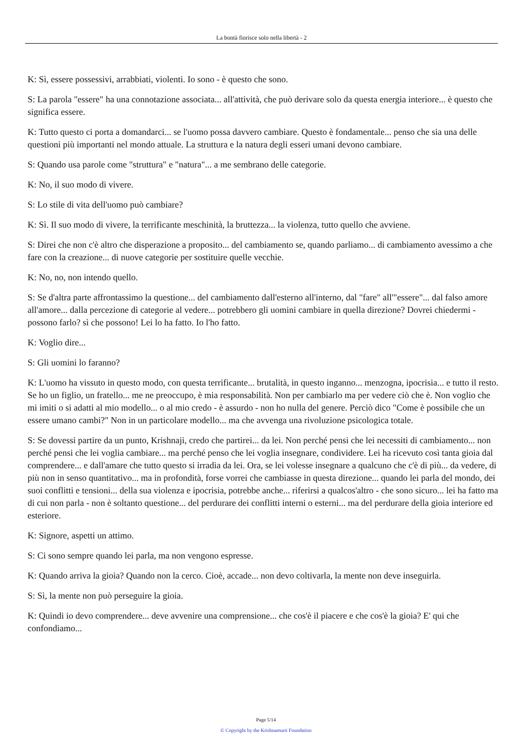La bontà fiorisce solo nella libertà - 2
K: Sì, essere possessivi, arrabbiati, violenti. Io sono - è questo che sono.
S: La parola "essere" ha una connotazione associata... all'attività, che può derivare solo da questa energia interiore... è questo che significa essere.
K: Tutto questo ci porta a domandarci... se l'uomo possa davvero cambiare. Questo è fondamentale... penso che sia una delle questioni più importanti nel mondo attuale. La struttura e la natura degli esseri umani devono cambiare.
S: Quando usa parole come "struttura" e "natura"... a me sembrano delle categorie.
K: No, il suo modo di vivere.
S: Lo stile di vita dell'uomo può cambiare?
K: Sì. Il suo modo di vivere, la terrificante meschinità, la bruttezza... la violenza, tutto quello che avviene.
S: Direi che non c'è altro che disperazione a proposito... del cambiamento se, quando parliamo... di cambiamento avessimo a che fare con la creazione... di nuove categorie per sostituire quelle vecchie.
K: No, no, non intendo quello.
S: Se d'altra parte affrontassimo la questione... del cambiamento dall'esterno all'interno, dal "fare" all'"essere"... dal falso amore all'amore... dalla percezione di categorie al vedere... potrebbero gli uomini cambiare in quella direzione? Dovrei chiedermi - possono farlo? sì che possono! Lei lo ha fatto. Io l'ho fatto.
K: Voglio dire...
S: Gli uomini lo faranno?
K: L'uomo ha vissuto in questo modo, con questa terrificante... brutalità, in questo inganno... menzogna, ipocrisia... e tutto il resto. Se ho un figlio, un fratello... me ne preoccupo, è mia responsabilità. Non per cambiarlo ma per vedere ciò che è. Non voglio che mi imiti o si adatti al mio modello... o al mio credo - è assurdo - non ho nulla del genere. Perciò dico "Come è possibile che un essere umano cambi?" Non in un particolare modello... ma che avvenga una rivoluzione psicologica totale.
S: Se dovessi partire da un punto, Krishnaji, credo che partirei... da lei. Non perché pensi che lei necessiti di cambiamento... non perché pensi che lei voglia cambiare... ma perché penso che lei voglia insegnare, condividere. Lei ha ricevuto così tanta gioia dal comprendere... e dall'amare che tutto questo si irradia da lei. Ora, se lei volesse insegnare a qualcuno che c'è di più... da vedere, di più non in senso quantitativo... ma in profondità, forse vorrei che cambiasse in questa direzione... quando lei parla del mondo, dei suoi conflitti e tensioni... della sua violenza e ipocrisia, potrebbe anche... riferirsi a qualcos'altro - che sono sicuro... lei ha fatto ma di cui non parla - non è soltanto questione... del perdurare dei conflitti interni o esterni... ma del perdurare della gioia interiore ed esteriore.
K: Signore, aspetti un attimo.
S: Ci sono sempre quando lei parla, ma non vengono espresse.
K: Quando arriva la gioia? Quando non la cerco. Cioè, accade... non devo coltivarla, la mente non deve inseguirla.
S: Sì, la mente non può perseguire la gioia.
K: Quindi io devo comprendere... deve avvenire una comprensione... che cos'è il piacere e che cos'è la gioia? E' qui che confondiamo...
Page 5/14
© Copyright by the Krishnamurti Foundation